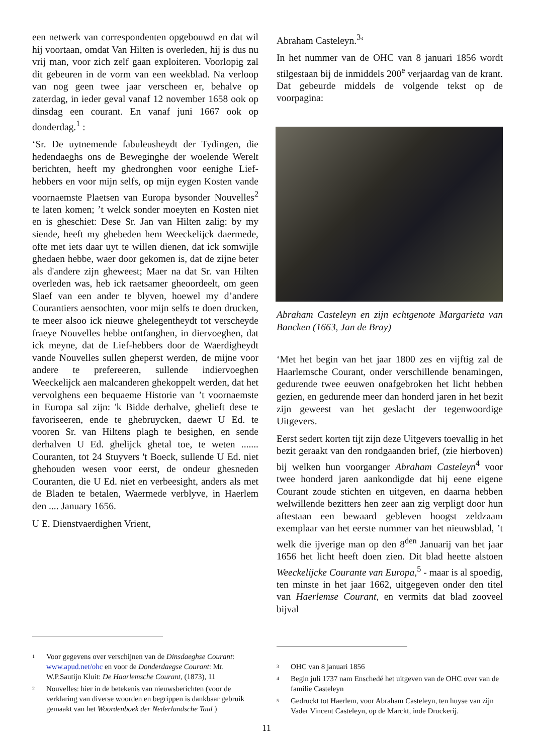een netwerk van correspondenten opgebouwd en dat wil hij voortaan, omdat Van Hilten is overleden, hij is dus nu vrij man, voor zich zelf gaan exploiteren. Voorlopig zal dit gebeuren in de vorm van een weekblad. Na verloop van nog geen twee jaar verscheen er, behalve op zaterdag, in ieder geval vanaf 12 november 1658 ook op dinsdag een courant. En vanaf juni 1667 ook op donderdag.<sup>1</sup> :
‘Sr. De uytnemende fabuleusheydt der Tydingen, die hedendaeghs ons de Beweginghe der woelende Werelt berichten, heeft my ghedronghen voor eenighe Lief-hebbers en voor mijn selfs, op mijn eygen Kosten vande voornaemste Plaetsen van Europa bysonder Nouvelles<sup>2</sup> te laten komen; ’t welck sonder moeyten en Kosten niet en is gheschiet: Dese Sr. Jan van Hilten zalig: by my siende, heeft my ghebeden hem Weeckelijck daermede, ofte met iets daar uyt te willen dienen, dat ick somwijle ghedaen hebbe, waer door gekomen is, dat de zijne beter als d'andere zijn gheweest; Maer na dat Sr. van Hilten overleden was, heb ick raetsamer gheoordeelt, om geen Slaef van een ander te blyven, hoewel my d’andere Courantiers aensochten, voor mijn selfs te doen drucken, te meer alsoo ick nieuwe ghelegentheydt tot verscheyde fraeye Nouvelles hebbe ontfanghen, in diervoeghen, dat ick meyne, dat de Lief-hebbers door de Waerdigheydt vande Nouvelles sullen gheperst werden, de mijne voor andere te prefereeren, sullende indiervoeghen Weeckelijck aen malcanderen ghekoppelt werden, dat het vervolghens een bequaeme Historie van ’t voornaemste in Europa sal zijn: 'k Bidde derhalve, ghelieft dese te favoriseeren, ende te ghebruycken, daewr U Ed. te vooren Sr. van Hiltens plagh te besighen, en sende derhalven U Ed. ghelijck ghetal toe, te weten ....... Couranten, tot 24 Stuyvers 't Boeck, sullende U Ed. niet ghehouden wesen voor eerst, de ondeur ghesneden Couranten, die U Ed. niet en verbeesight, anders als met de Bladen te betalen, Waermede verblyve, in Haerlem den .... January 1656.
U E. Dienstvaerdighen Vrient,
Abraham Casteleyn.<sup>3</sup>‘
In het nummer van de OHC van 8 januari 1856 wordt stilgestaan bij de inmiddels 200<sup>e</sup> verjaardag van de krant. Dat gebeurde middels de volgende tekst op de voorpagina:
Abraham Casteleyn en zijn echtgenote Margarieta van Bancken (1663, Jan de Bray)
‘Met het begin van het jaar 1800 zes en vijftig zal de Haarlemsche Courant, onder verschillende benamingen, gedurende twee eeuwen onafgebroken het licht hebben gezien, en gedurende meer dan honderd jaren in het bezit zijn geweest van het geslacht der tegenwoordige Uitgevers.
Eerst sedert korten tijt zijn deze Uitgevers toevallig in het bezit geraakt van den rondgaanden brief, (zie hierboven) bij welken hun voorganger Abraham Casteleyn<sup>4</sup> voor twee honderd jaren aankondigde dat hij eene eigene Courant zoude stichten en uitgeven, en daarna hebben welwillende bezitters hen zeer aan zig verpligt door hun aftestaan een bewaard gebleven hoogst zeldzaam exemplaar van het eerste nummer van het nieuwsblad, ’t welk die ijverige man op den 8<sup>den</sup> Januarij van het jaar 1656 het licht heeft doen zien. Dit blad heette alstoen Weeckelijcke Courante van Europa,<sup>5</sup> - maar is al spoedig, ten minste in het jaar 1662, uitgegeven onder den titel van Haerlemse Courant, en vermits dat blad zooveel bijval
1 Voor gegevens over verschijnen van de Dinsdaeghse Courant: www.apud.net/ohc en voor de Donderdaegse Courant: Mr. W.P.Sautijn Kluit: De Haarlemsche Courant, (1873), 11
2 Nouvelles: hier in de betekenis van nieuwsberichten (voor de verklaring van diverse woorden en begrippen is dankbaar gebruik gemaakt van het Woordenboek der Nederlandsche Taal )
3 OHC van 8 januari 1856
4 Begin juli 1737 nam Enschedé het uitgeven van de OHC over van de familie Casteleyn
5 Gedruckt tot Haerlem, voor Abraham Casteleyn, ten huyse van zijn Vader Vincent Casteleyn, op de Marckt, inde Druckerij.
11